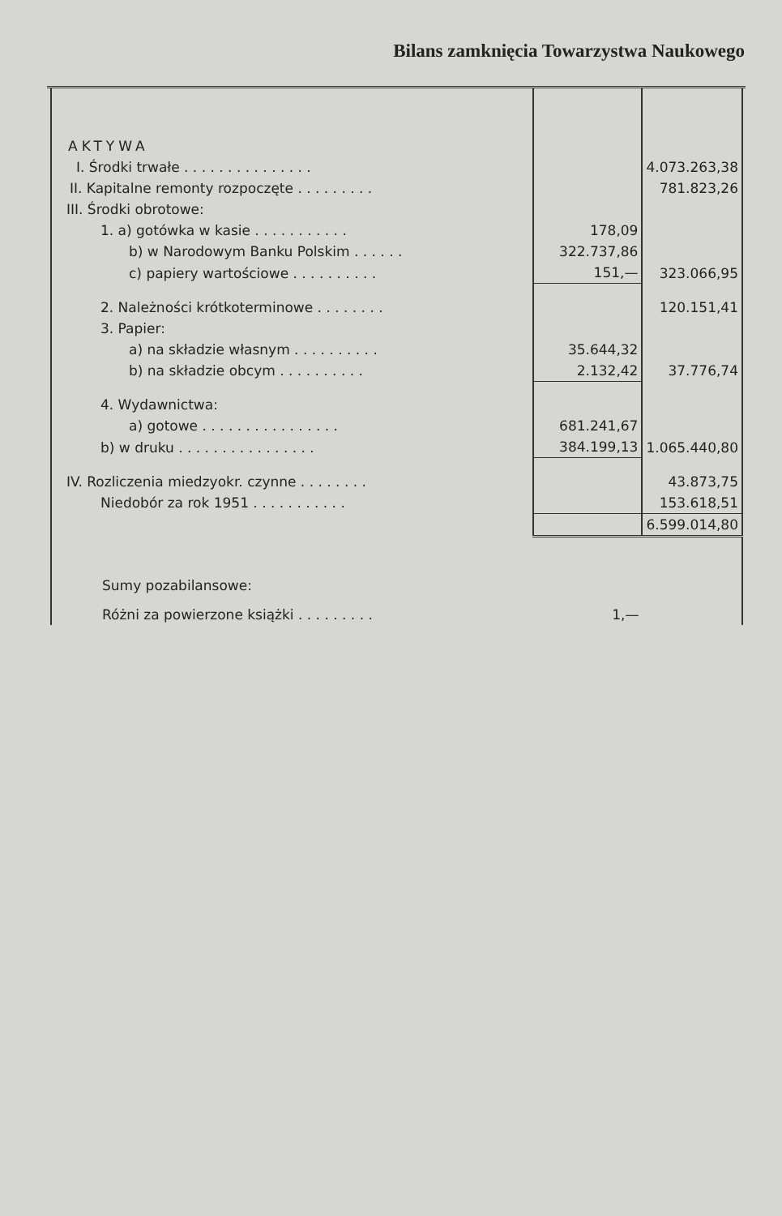Bilans zamknięcia Towarzystwa Naukowego
| AKTYWA | | |
| I. Środki trwałe . . . . . . . . . . . . . . . | | 4.073.263,38 |
| II. Kapitalne remonty rozpoczęte . . . . . . . . . | | 781.823,26 |
| III. Środki obrotowe: | | |
| 1. a) gotówka w kasie . . . . . . . . . . . | 178,09 | |
| b) w Narodowym Banku Polskim . . . . . . | 322.737,86 | |
| c) papiery wartościowe . . . . . . . . . . | 151,— | 323.066,95 |
| 2. Należności krótkoterminowe . . . . . . . . | | 120.151,41 |
| 3. Papier: | | |
| a) na składzie własnym . . . . . . . . . . | 35.644,32 | |
| b) na składzie obcym . . . . . . . . . . | 2.132,42 | 37.776,74 |
| 4. Wydawnictwa: | | |
| a) gotowe . . . . . . . . . . . . . . . . | 681.241,67 | |
| b) w druku . . . . . . . . . . . . . . . . | 384.199,13 | 1.065.440,80 |
| IV. Rozliczenia miedzyokr. czynne . . . . . . . . | | 43.873,75 |
| Niedobór za rok 1951 . . . . . . . . . . . | | 153.618,51 |
| | | 6.599.014,80 |
| Sumy pozabilansowe: | | |
| Różni za powierzone książki . . . . . . . . . | 1,— | |